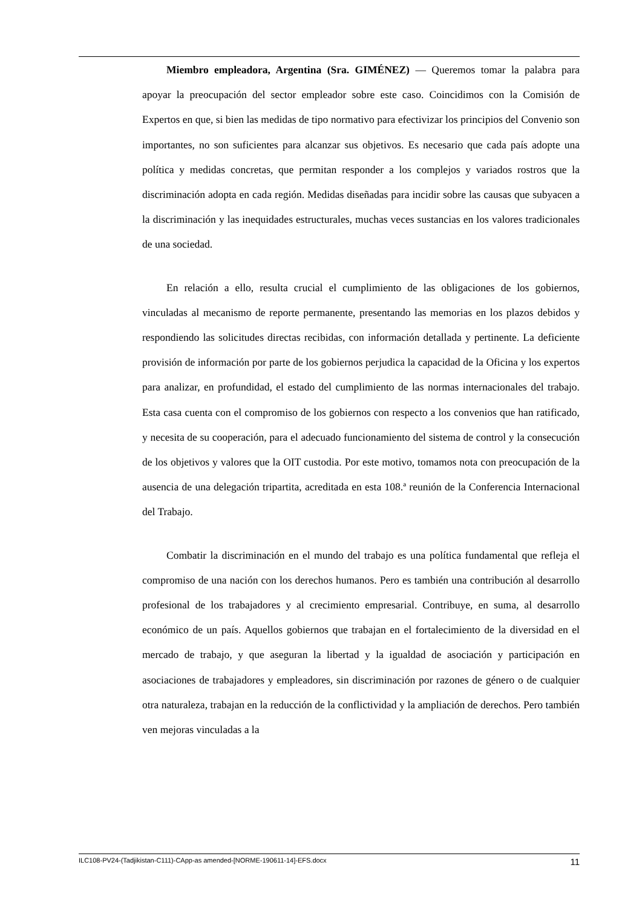Miembro empleadora, Argentina (Sra. GIMÉNEZ) — Queremos tomar la palabra para apoyar la preocupación del sector empleador sobre este caso. Coincidimos con la Comisión de Expertos en que, si bien las medidas de tipo normativo para efectivizar los principios del Convenio son importantes, no son suficientes para alcanzar sus objetivos. Es necesario que cada país adopte una política y medidas concretas, que permitan responder a los complejos y variados rostros que la discriminación adopta en cada región. Medidas diseñadas para incidir sobre las causas que subyacen a la discriminación y las inequidades estructurales, muchas veces sustancias en los valores tradicionales de una sociedad.
En relación a ello, resulta crucial el cumplimiento de las obligaciones de los gobiernos, vinculadas al mecanismo de reporte permanente, presentando las memorias en los plazos debidos y respondiendo las solicitudes directas recibidas, con información detallada y pertinente. La deficiente provisión de información por parte de los gobiernos perjudica la capacidad de la Oficina y los expertos para analizar, en profundidad, el estado del cumplimiento de las normas internacionales del trabajo. Esta casa cuenta con el compromiso de los gobiernos con respecto a los convenios que han ratificado, y necesita de su cooperación, para el adecuado funcionamiento del sistema de control y la consecución de los objetivos y valores que la OIT custodia. Por este motivo, tomamos nota con preocupación de la ausencia de una delegación tripartita, acreditada en esta 108.ª reunión de la Conferencia Internacional del Trabajo.
Combatir la discriminación en el mundo del trabajo es una política fundamental que refleja el compromiso de una nación con los derechos humanos. Pero es también una contribución al desarrollo profesional de los trabajadores y al crecimiento empresarial. Contribuye, en suma, al desarrollo económico de un país. Aquellos gobiernos que trabajan en el fortalecimiento de la diversidad en el mercado de trabajo, y que aseguran la libertad y la igualdad de asociación y participación en asociaciones de trabajadores y empleadores, sin discriminación por razones de género o de cualquier otra naturaleza, trabajan en la reducción de la conflictividad y la ampliación de derechos. Pero también ven mejoras vinculadas a la
ILC108-PV24-(Tadjikistan-C111)-CApp-as amended-[NORME-190611-14]-EFS.docx 11